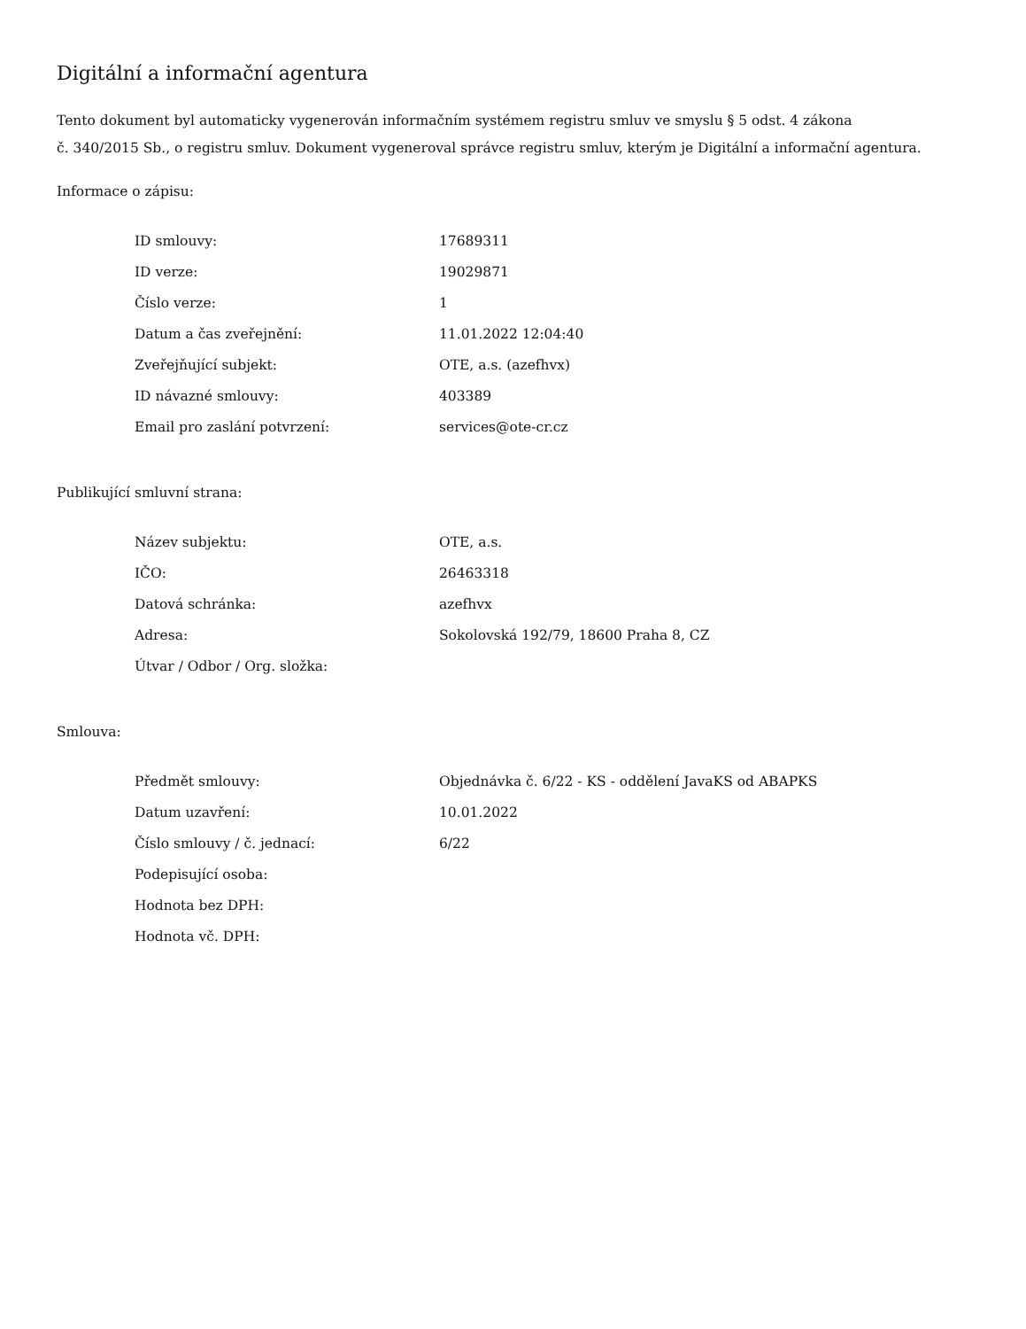Digitální a informační agentura
Tento dokument byl automaticky vygenerován informačním systémem registru smluv ve smyslu § 5 odst. 4 zákona
č. 340/2015 Sb., o registru smluv. Dokument vygeneroval správce registru smluv, kterým je Digitální a informační agentura.
Informace o zápisu:
| ID smlouvy: | 17689311 |
| ID verze: | 19029871 |
| Číslo verze: | 1 |
| Datum a čas zveřejnění: | 11.01.2022 12:04:40 |
| Zveřejňující subjekt: | OTE, a.s. (azefhvx) |
| ID návazné smlouvy: | 403389 |
| Email pro zaslání potvrzení: | services@ote-cr.cz |
Publikující smluvní strana:
| Název subjektu: | OTE, a.s. |
| IČO: | 26463318 |
| Datová schránka: | azefhvx |
| Adresa: | Sokolovská 192/79, 18600 Praha 8, CZ |
| Útvar / Odbor / Org. složka: | |
Smlouva:
| Předmět smlouvy: | Objednávka č. 6/22 - KS - oddělení JavaKS od ABAPKS |
| Datum uzavření: | 10.01.2022 |
| Číslo smlouvy / č. jednací: | 6/22 |
| Podepisující osoba: | |
| Hodnota bez DPH: | |
| Hodnota vč. DPH: | |